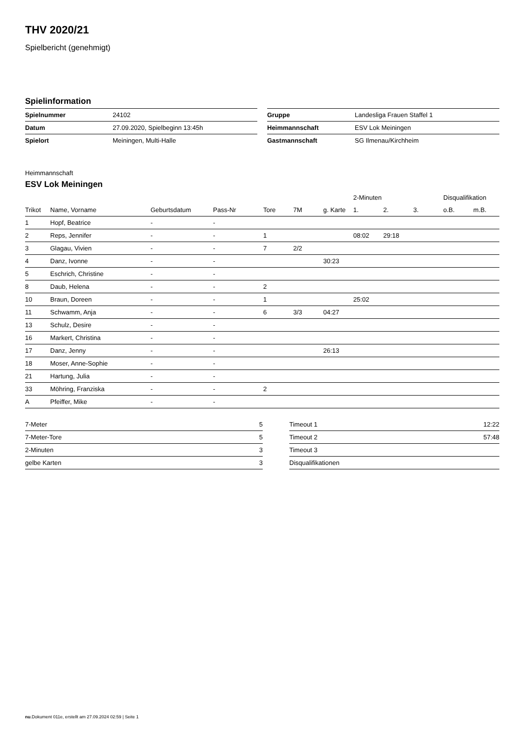THV 2020/21
Spielbericht (genehmigt)
Spielinformation
| Spielnummer | 24102 |
| Datum | 27.09.2020, Spielbeginn 13:45h |
| Spielort | Meiningen, Multi-Halle |
| Gruppe | Landesliga Frauen Staffel 1 |
| Heimmannschaft | ESV Lok Meiningen |
| Gastmannschaft | SG Ilmenau/Kirchheim |
Heimmannschaft
ESV Lok Meiningen
| | | | | | | | 2-Minuten | | | Disqualifikation | |
| --- | --- | --- | --- | --- | --- | --- | --- | --- | --- | --- | --- |
| Trikot | Name, Vorname | Geburtsdatum | Pass-Nr | Tore | 7M | g. Karte | 1. | 2. | 3. | o.B. | m.B. |
| 1 | Hopf, Beatrice | - | - | | | | | | | | |
| 2 | Reps, Jennifer | - | - | 1 | | | 08:02 | 29:18 | | | |
| 3 | Glagau, Vivien | - | - | 7 | 2/2 | | | | | | |
| 4 | Danz, Ivonne | - | - | | | 30:23 | | | | | |
| 5 | Eschrich, Christine | - | - | | | | | | | | |
| 8 | Daub, Helena | - | - | 2 | | | | | | | |
| 10 | Braun, Doreen | - | - | 1 | | | 25:02 | | | | |
| 11 | Schwamm, Anja | - | - | 6 | 3/3 | 04:27 | | | | | |
| 13 | Schulz, Desire | - | - | | | | | | | | |
| 16 | Markert, Christina | - | - | | | | | | | | |
| 17 | Danz, Jenny | - | - | | | 26:13 | | | | | |
| 18 | Moser, Anne-Sophie | - | - | | | | | | | | |
| 21 | Hartung, Julia | - | - | | | | | | | | |
| 33 | Möhring, Franziska | - | - | 2 | | | | | | | |
| A | Pfeiffer, Mike | - | - | | | | | | | | |
| 7-Meter | 5 |
| 7-Meter-Tore | 5 |
| 2-Minuten | 3 |
| gelbe Karten | 3 |
| Timeout 1 | 12:22 |
| Timeout 2 | 57:48 |
| Timeout 3 | |
| Disqualifikationen | |
nu.Dokument 011e, erstellt am 27.09.2024 02:59 | Seite 1